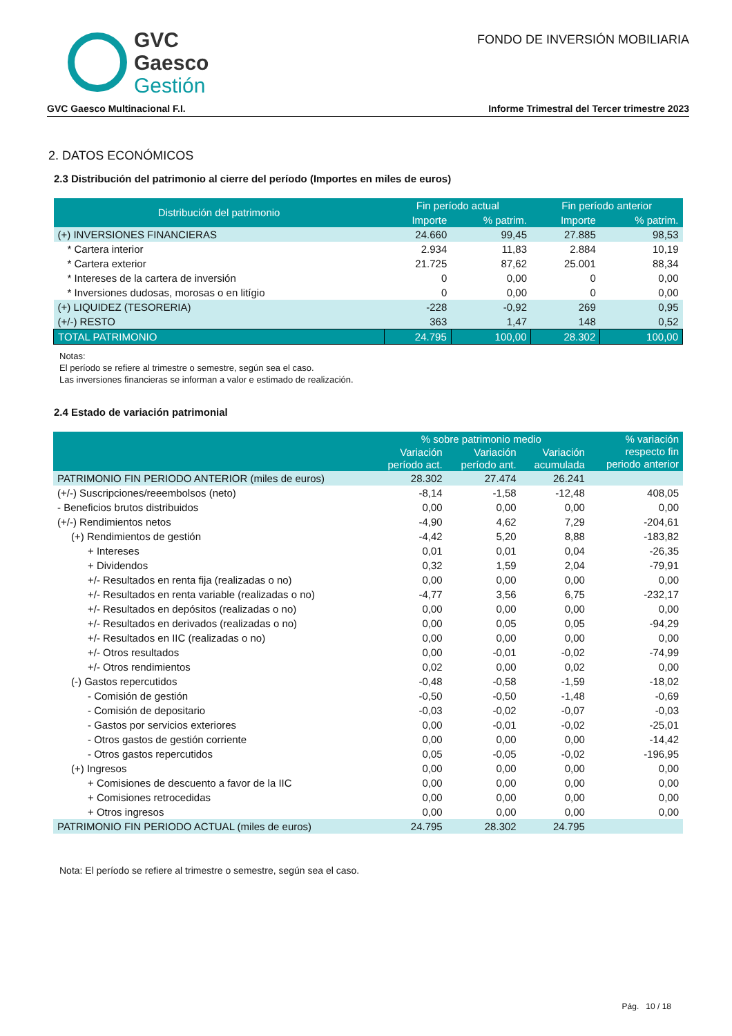GVC
Gaesco
Gestión
FONDO DE INVERSIÓN MOBILIARIA
GVC Gaesco Multinacional F.I. Informe Trimestral del Tercer trimestre 2023
2. DATOS ECONÓMICOS
2.3 Distribución del patrimonio al cierre del período (Importes en miles de euros)
| Distribución del patrimonio | Fin período actual | | Fin período anterior | |
| --- | --- | --- | --- | --- |
| | Importe | % patrim. | Importe | % patrim. |
| (+) INVERSIONES FINANCIERAS | 24.660 | 99,45 | 27.885 | 98,53 |
| * Cartera interior | 2.934 | 11,83 | 2.884 | 10,19 |
| * Cartera exterior | 21.725 | 87,62 | 25.001 | 88,34 |
| * Intereses de la cartera de inversión | 0 | 0,00 | 0 | 0,00 |
| * Inversiones dudosas, morosas o en litígio | 0 | 0,00 | 0 | 0,00 |
| (+) LIQUIDEZ (TESORERIA) | -228 | -0,92 | 269 | 0,95 |
| (+/-) RESTO | 363 | 1,47 | 148 | 0,52 |
| TOTAL PATRIMONIO | 24.795 | 100,00 | 28.302 | 100,00 |
Notas:
El período se refiere al trimestre o semestre, según sea el caso.
Las inversiones financieras se informan a valor e estimado de realización.
2.4 Estado de variación patrimonial
| | % sobre patrimonio medio | | | % variación respecto fin periodo anterior |
| --- | --- | --- | --- | --- |
| | Variación período act. | Variación período ant. | Variación acumulada | |
| PATRIMONIO FIN PERIODO ANTERIOR (miles de euros) | 28.302 | 27.474 | 26.241 | |
| (+/-) Suscripciones/reeembolsos (neto) | -8,14 | -1,58 | -12,48 | 408,05 |
| - Beneficios brutos distribuidos | 0,00 | 0,00 | 0,00 | 0,00 |
| (+/-) Rendimientos netos | -4,90 | 4,62 | 7,29 | -204,61 |
| (+) Rendimientos de gestión | -4,42 | 5,20 | 8,88 | -183,82 |
| + Intereses | 0,01 | 0,01 | 0,04 | -26,35 |
| + Dividendos | 0,32 | 1,59 | 2,04 | -79,91 |
| +/- Resultados en renta fija (realizadas o no) | 0,00 | 0,00 | 0,00 | 0,00 |
| +/- Resultados en renta variable (realizadas o no) | -4,77 | 3,56 | 6,75 | -232,17 |
| +/- Resultados en depósitos (realizadas o no) | 0,00 | 0,00 | 0,00 | 0,00 |
| +/- Resultados en derivados (realizadas o no) | 0,00 | 0,05 | 0,05 | -94,29 |
| +/- Resultados en IIC (realizadas o no) | 0,00 | 0,00 | 0,00 | 0,00 |
| +/- Otros resultados | 0,00 | -0,01 | -0,02 | -74,99 |
| +/- Otros rendimientos | 0,02 | 0,00 | 0,02 | 0,00 |
| (-) Gastos repercutidos | -0,48 | -0,58 | -1,59 | -18,02 |
| - Comisión de gestión | -0,50 | -0,50 | -1,48 | -0,69 |
| - Comisión de depositario | -0,03 | -0,02 | -0,07 | -0,03 |
| - Gastos por servicios exteriores | 0,00 | -0,01 | -0,02 | -25,01 |
| - Otros gastos de gestión corriente | 0,00 | 0,00 | 0,00 | -14,42 |
| - Otros gastos repercutidos | 0,05 | -0,05 | -0,02 | -196,95 |
| (+) Ingresos | 0,00 | 0,00 | 0,00 | 0,00 |
| + Comisiones de descuento a favor de la IIC | 0,00 | 0,00 | 0,00 | 0,00 |
| + Comisiones retrocedidas | 0,00 | 0,00 | 0,00 | 0,00 |
| + Otros ingresos | 0,00 | 0,00 | 0,00 | 0,00 |
| PATRIMONIO FIN PERIODO ACTUAL (miles de euros) | 24.795 | 28.302 | 24.795 | |
Nota: El período se refiere al trimestre o semestre, según sea el caso.
Pág. 10 / 18